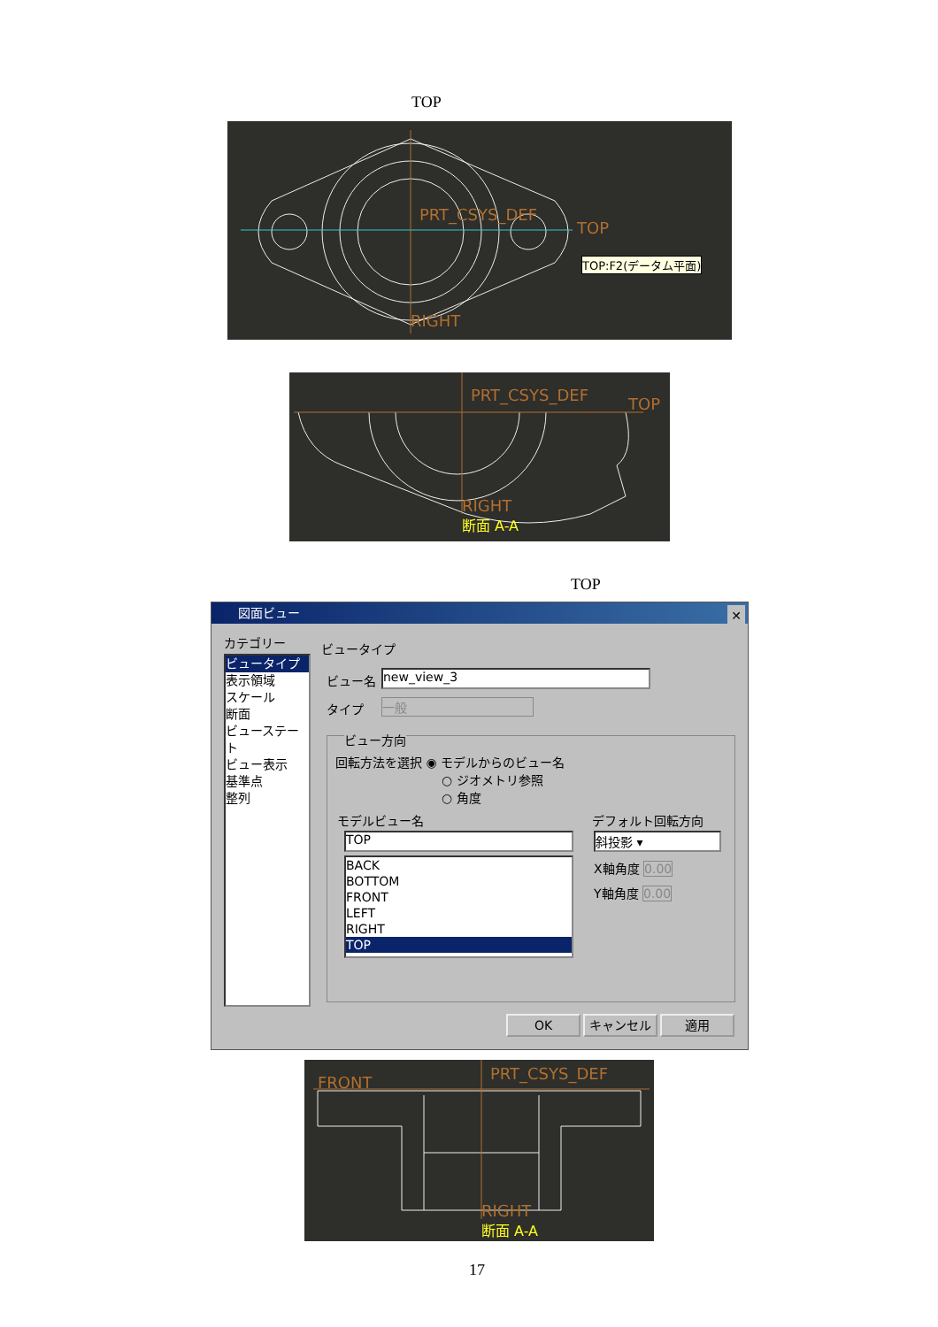TOP
PRT_CSYS_DEF
TOP
RIGHT
TOP:F2(データム平面)
PRT_CSYS_DEF TOP
RIGHT
断面 A-A
TOP
図面ビュー ✕
カテゴリー
ビュータイプ
表示領域
スケール
断面
ビューステート
ビュー表示
基準点
整列
ビュータイプ
ビュー名 new_view_3
タイプ 一般
ビュー方向
回転方法を選択 ◉ モデルからのビュー名
○ ジオメトリ参照
○ 角度
モデルビュー名 デフォルト回転方向
TOP
BACK
BOTTOM
FRONT
LEFT
RIGHT
TOP
斜投影 ▾
X軸角度 0.00
Y軸角度 0.00
OK キャンセル 適用
FRONT PRT_CSYS_DEF
RIGHT
断面 A-A
17